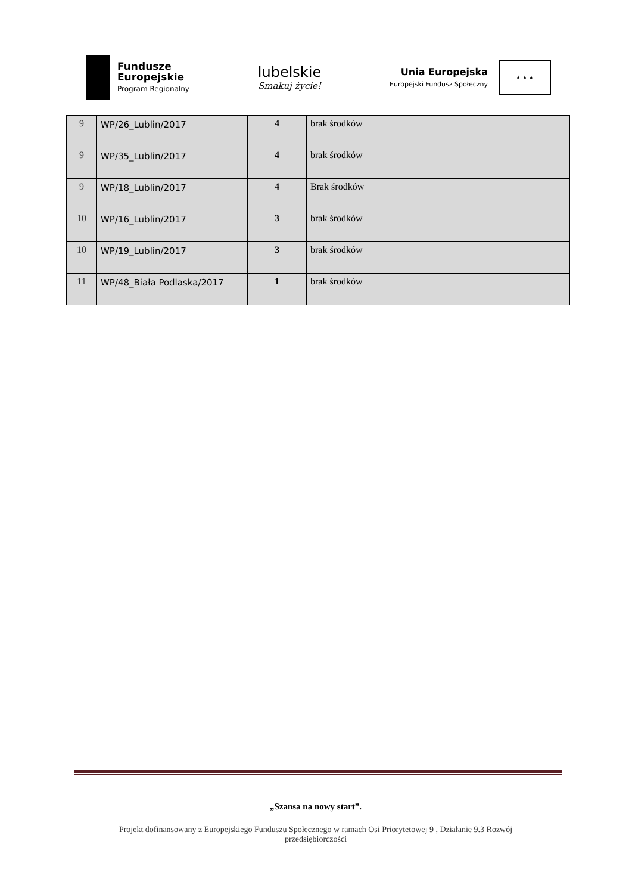Fundusze
Europejskie
Program Regionalny
lubelskie
Smakuj życie!
Unia Europejska
Europejski Fundusz Społeczny
★ ★ ★
| 9 | WP/26_Lublin/2017 | 4 | brak środków | |
| 9 | WP/35_Lublin/2017 | 4 | brak środków | |
| 9 | WP/18_Lublin/2017 | 4 | Brak środków | |
| 10 | WP/16_Lublin/2017 | 3 | brak środków | |
| 10 | WP/19_Lublin/2017 | 3 | brak środków | |
| 11 | WP/48_Biała Podlaska/2017 | 1 | brak środków | |
„Szansa na nowy start”.
Projekt dofinansowany z Europejskiego Funduszu Społecznego w ramach Osi Priorytetowej 9 , Działanie 9.3 Rozwój przedsiębiorczości